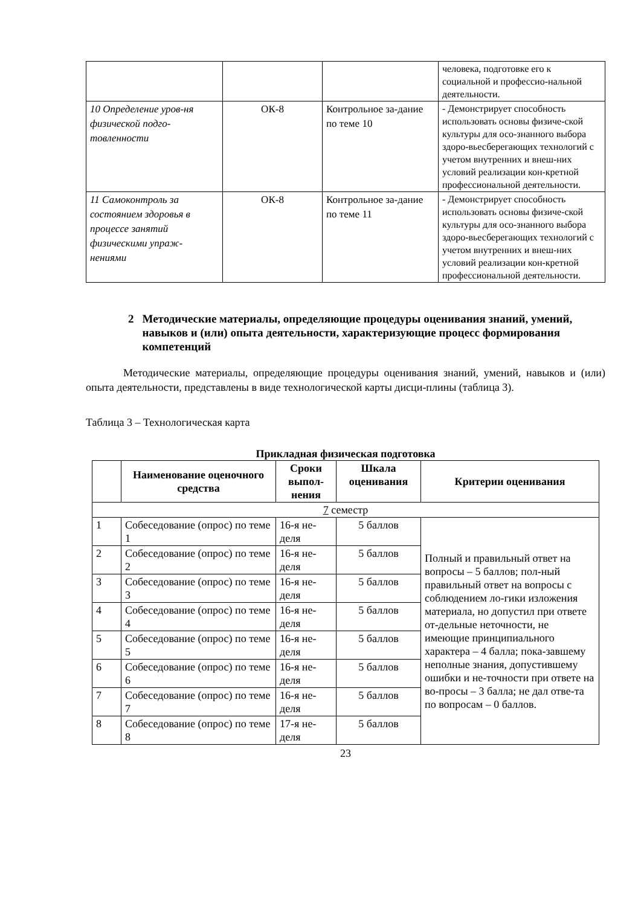| | | | человека, подготовке его к социальной и профессио-нальной деятельности. |
| 10 Определение уров-ня физической подго-товленности | ОК-8 | Контрольное за-дание по теме 10 | - Демонстрирует способность использовать основы физиче-ской культуры для осо-знанного выбора здоро-вьесберегающих технологий с учетом внутренних и внеш-них условий реализации кон-кретной профессиональной деятельности. |
| 11 Самоконтроль за состоянием здоровья в процессе занятий физическими упраж-нениями | ОК-8 | Контрольное за-дание по теме 11 | - Демонстрирует способность использовать основы физиче-ской культуры для осо-знанного выбора здоро-вьесберегающих технологий с учетом внутренних и внеш-них условий реализации кон-кретной профессиональной деятельности. |
2 Методические материалы, определяющие процедуры оценивания знаний, умений, навыков и (или) опыта деятельности, характеризующие процесс формирования компетенций
Методические материалы, определяющие процедуры оценивания знаний, умений, навыков и (или) опыта деятельности, представлены в виде технологической карты дисци-плины (таблица 3).
Таблица 3 – Технологическая карта
Прикладная физическая подготовка
| | Наименование оценочного средства | Сроки выпол-нения | Шкала оценивания | Критерии оценивания |
| --- | --- | --- | --- | --- |
| 7 семестр | | | | |
| 1 | Собеседование (опрос) по теме 1 | 16-я не-деля | 5 баллов | Полный и правильный ответ на вопросы – 5 баллов; пол-ный правильный ответ на вопросы с соблюдением ло-гики изложения материала, но допустил при ответе от-дельные неточности, не имеющие принципиального характера – 4 балла; пока-завшему неполные знания, допустившему ошибки и не-точности при ответе на во-просы – 3 балла; не дал отве-та по вопросам – 0 баллов. |
| 2 | Собеседование (опрос) по теме 2 | 16-я не-деля | 5 баллов | |
| 3 | Собеседование (опрос) по теме 3 | 16-я не-деля | 5 баллов | |
| 4 | Собеседование (опрос) по теме 4 | 16-я не-деля | 5 баллов | |
| 5 | Собеседование (опрос) по теме 5 | 16-я не-деля | 5 баллов | |
| 6 | Собеседование (опрос) по теме 6 | 16-я не-деля | 5 баллов | |
| 7 | Собеседование (опрос) по теме 7 | 16-я не-деля | 5 баллов | |
| 8 | Собеседование (опрос) по теме 8 | 17-я не-деля | 5 баллов | |
23